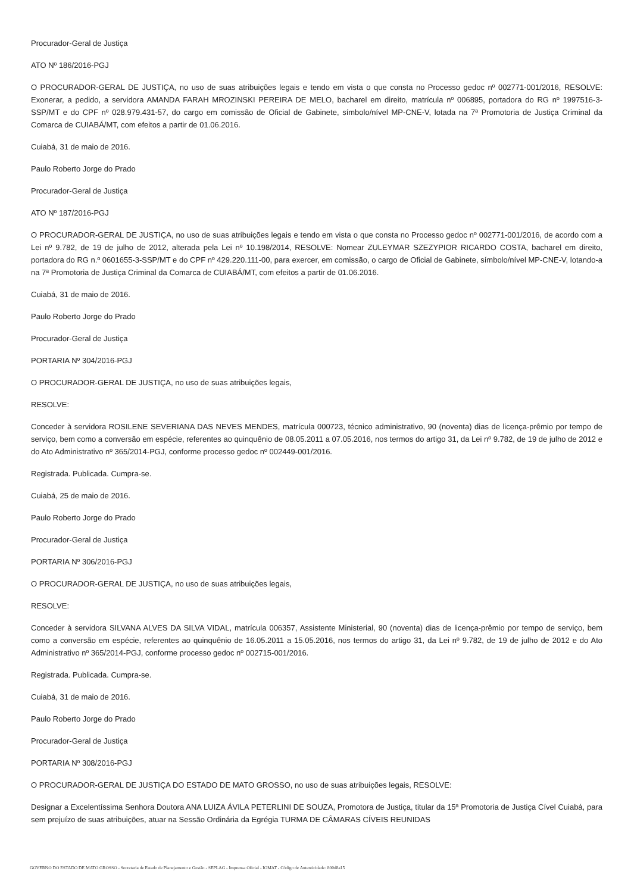Procurador-Geral de Justiça
ATO Nº 186/2016-PGJ
O PROCURADOR-GERAL DE JUSTIÇA, no uso de suas atribuições legais e tendo em vista o que consta no Processo gedoc nº 002771-001/2016, RESOLVE: Exonerar, a pedido, a servidora AMANDA FARAH MROZINSKI PEREIRA DE MELO, bacharel em direito, matrícula nº 006895, portadora do RG nº 1997516-3-SSP/MT e do CPF nº 028.979.431-57, do cargo em comissão de Oficial de Gabinete, símbolo/nível MP-CNE-V, lotada na 7ª Promotoria de Justiça Criminal da Comarca de CUIABÁ/MT, com efeitos a partir de 01.06.2016.
Cuiabá, 31 de maio de 2016.
Paulo Roberto Jorge do Prado
Procurador-Geral de Justiça
ATO Nº 187/2016-PGJ
O PROCURADOR-GERAL DE JUSTIÇA, no uso de suas atribuições legais e tendo em vista o que consta no Processo gedoc nº 002771-001/2016, de acordo com a Lei nº 9.782, de 19 de julho de 2012, alterada pela Lei nº 10.198/2014, RESOLVE: Nomear ZULEYMAR SZEZYPIOR RICARDO COSTA, bacharel em direito, portadora do RG n.º 0601655-3-SSP/MT e do CPF nº 429.220.111-00, para exercer, em comissão, o cargo de Oficial de Gabinete, símbolo/nível MP-CNE-V, lotando-a na 7ª Promotoria de Justiça Criminal da Comarca de CUIABÁ/MT, com efeitos a partir de 01.06.2016.
Cuiabá, 31 de maio de 2016.
Paulo Roberto Jorge do Prado
Procurador-Geral de Justiça
PORTARIA Nº 304/2016-PGJ
O PROCURADOR-GERAL DE JUSTIÇA, no uso de suas atribuições legais,
RESOLVE:
Conceder à servidora ROSILENE SEVERIANA DAS NEVES MENDES, matrícula 000723, técnico administrativo, 90 (noventa) dias de licença-prêmio por tempo de serviço, bem como a conversão em espécie, referentes ao quinquênio de 08.05.2011 a 07.05.2016, nos termos do artigo 31, da Lei nº 9.782, de 19 de julho de 2012 e do Ato Administrativo nº 365/2014-PGJ, conforme processo gedoc nº 002449-001/2016.
Registrada. Publicada. Cumpra-se.
Cuiabá, 25 de maio de 2016.
Paulo Roberto Jorge do Prado
Procurador-Geral de Justiça
PORTARIA Nº 306/2016-PGJ
O PROCURADOR-GERAL DE JUSTIÇA, no uso de suas atribuições legais,
RESOLVE:
Conceder à servidora SILVANA ALVES DA SILVA VIDAL, matrícula 006357, Assistente Ministerial, 90 (noventa) dias de licença-prêmio por tempo de serviço, bem como a conversão em espécie, referentes ao quinquênio de 16.05.2011 a 15.05.2016, nos termos do artigo 31, da Lei nº 9.782, de 19 de julho de 2012 e do Ato Administrativo nº 365/2014-PGJ, conforme processo gedoc nº 002715-001/2016.
Registrada. Publicada. Cumpra-se.
Cuiabá, 31 de maio de 2016.
Paulo Roberto Jorge do Prado
Procurador-Geral de Justiça
PORTARIA Nº 308/2016-PGJ
O PROCURADOR-GERAL DE JUSTIÇA DO ESTADO DE MATO GROSSO, no uso de suas atribuições legais, RESOLVE:
Designar a Excelentíssima Senhora Doutora ANA LUIZA ÁVILA PETERLINI DE SOUZA, Promotora de Justiça, titular da 15ª Promotoria de Justiça Cível Cuiabá, para sem prejuízo de suas atribuições, atuar na Sessão Ordinária da Egrégia TURMA DE CÂMARAS CÍVEIS REUNIDAS
GOVERNO DO ESTADO DE MATO GROSSO - Secretaria de Estado de Planejamento e Gestão - SEPLAG - Imprensa Oficial - IOMAT - Código de Autenticidade: 800d8a15